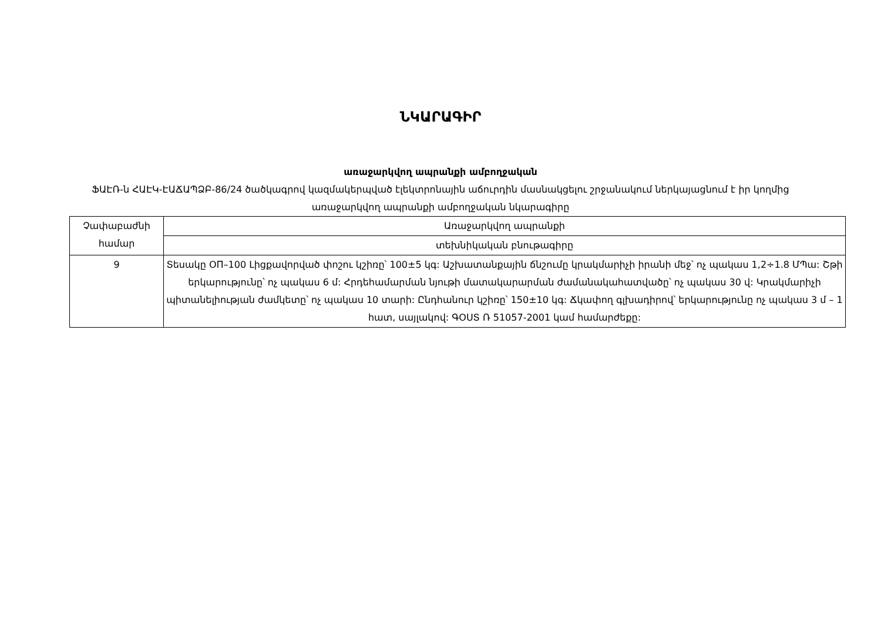ՆԿԱՐԱԳԻՐ
առաջարկվող ապրանքի ամբողջական
ՖԱԷՌ-ն ՀԱԷԿ-ԷԱՃԱՊՁԲ-86/24 ծածկագրով կազմակերպված էլեկտրոնային աճուրդին մասնակցելու շրջանակում ներկայացնում է իր կողմից առաջարկվող ապրանքի ամբողջական նկարագիրը
| Չափաբաժնի համար | Առաջարկվող ապրանքի |
| --- | --- |
| | տեխնիկական բնութագիրը |
| 9 | Տեսակը ՕП–100 Լիցքավորված փոշու կշիռը՝ 100±5 կգ: Աշխատանքային ճնշումը կրակմարիչի իրանի մեջ՝ ոչ պակաս 1,2÷1.8 ՄՊա: Շթի երկարությունը՝ ոչ պակաս 6 մ: Հրդեհամարման նյութի մատակարարման ժամանակահատվածը՝ ոչ պակաս 30 վ: Կրակմարիչի պիտանելիության ժամկետը՝ ոչ պակաս 10 տարի: Ընդհանուր կշիռը՝ 150±10 կգ: Ճկափող գլխադիրով՝ երկարությունը ոչ պակաս 3 մ – 1 հատ, սայլակով: ԳՕՍՏ Ռ 51057-2001 կամ համարժեքը: |